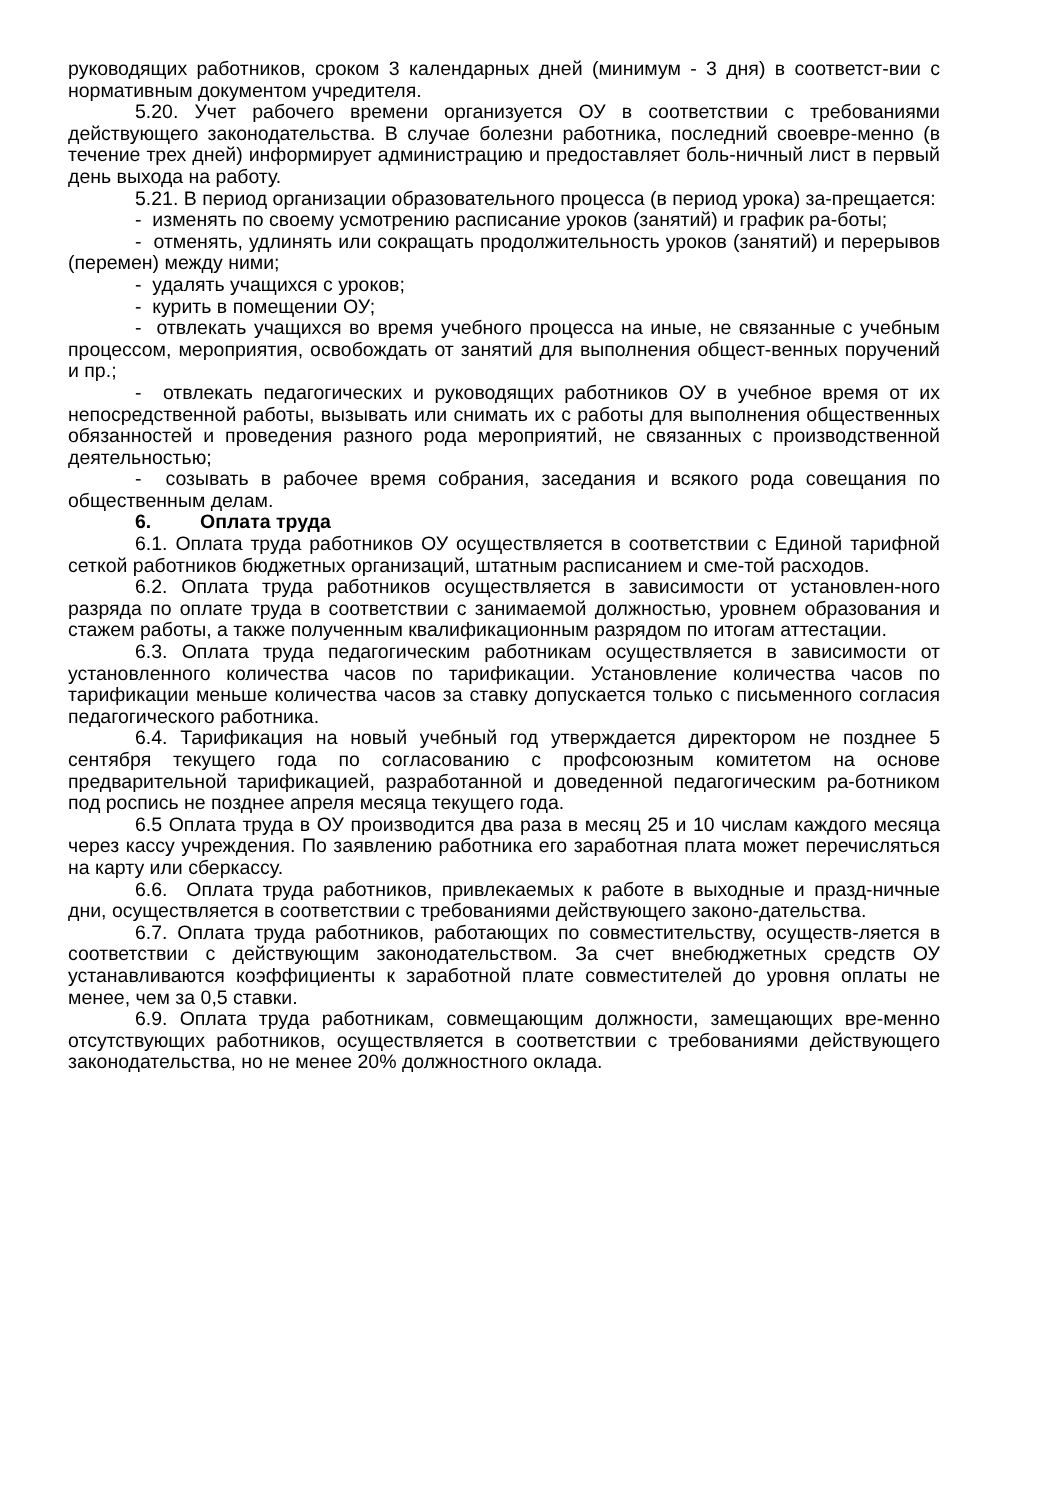руководящих работников, сроком 3 календарных дней (минимум - 3 дня) в соответст-вии с нормативным документом учредителя.
5.20. Учет рабочего времени организуется ОУ в соответствии с требованиями действующего законодательства. В случае болезни работника, последний своевре-менно (в течение трех дней) информирует администрацию и предоставляет боль-ничный лист в первый день выхода на работу.
5.21. В период организации образовательного процесса (в период урока) за-прещается:
- изменять по своему усмотрению расписание уроков (занятий) и график ра-боты;
- отменять, удлинять или сокращать продолжительность уроков (занятий) и перерывов (перемен) между ними;
- удалять учащихся с уроков;
- курить в помещении ОУ;
- отвлекать учащихся во время учебного процесса на иные, не связанные с учебным процессом, мероприятия, освобождать от занятий для выполнения общест-венных поручений и пр.;
- отвлекать педагогических и руководящих работников ОУ в учебное время от их непосредственной работы, вызывать или снимать их с работы для выполнения общественных обязанностей и проведения разного рода мероприятий, не связанных с производственной деятельностью;
- созывать в рабочее время собрания, заседания и всякого рода совещания по общественным делам.
6. Оплата труда
6.1. Оплата труда работников ОУ осуществляется в соответствии с Единой тарифной сеткой работников бюджетных организаций, штатным расписанием и сме-той расходов.
6.2. Оплата труда работников осуществляется в зависимости от установлен-ного разряда по оплате труда в соответствии с занимаемой должностью, уровнем образования и стажем работы, а также полученным квалификационным разрядом по итогам аттестации.
6.3. Оплата труда педагогическим работникам осуществляется в зависимости от установленного количества часов по тарификации. Установление количества часов по тарификации меньше количества часов за ставку допускается только с письменного согласия педагогического работника.
6.4. Тарификация на новый учебный год утверждается директором не позднее 5 сентября текущего года по согласованию с профсоюзным комитетом на основе предварительной тарификацией, разработанной и доведенной педагогическим ра-ботником под роспись не позднее апреля месяца текущего года.
6.5 Оплата труда в ОУ производится два раза в месяц 25 и 10 числам каждого месяца через кассу учреждения. По заявлению работника его заработная плата может перечисляться на карту или сберкассу.
6.6. Оплата труда работников, привлекаемых к работе в выходные и празд-ничные дни, осуществляется в соответствии с требованиями действующего законо-дательства.
6.7. Оплата труда работников, работающих по совместительству, осуществ-ляется в соответствии с действующим законодательством. За счет внебюджетных средств ОУ устанавливаются коэффициенты к заработной плате совместителей до уровня оплаты не менее, чем за 0,5 ставки.
6.9. Оплата труда работникам, совмещающим должности, замещающих вре-менно отсутствующих работников, осуществляется в соответствии с требованиями действующего законодательства, но не менее 20% должностного оклада.